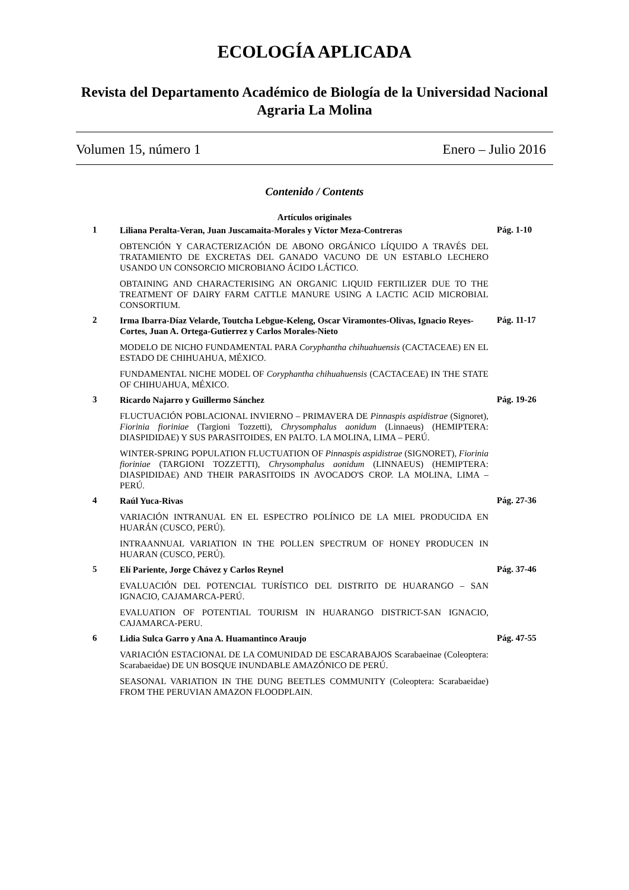ECOLOGÍA APLICADA
Revista del Departamento Académico de Biología de la Universidad Nacional
Agraria La Molina
Volumen 15, número 1 Enero – Julio 2016
Contenido / Contents
Artículos originales
1
Liliana Peralta-Veran, Juan Juscamaita-Morales y Víctor Meza-Contreras
OBTENCIÓN Y CARACTERIZACIÓN DE ABONO ORGÁNICO LÍQUIDO A TRAVÉS DEL TRATAMIENTO DE EXCRETAS DEL GANADO VACUNO DE UN ESTABLO LECHERO USANDO UN CONSORCIO MICROBIANO ÁCIDO LÁCTICO.
OBTAINING AND CHARACTERISING AN ORGANIC LIQUID FERTILIZER DUE TO THE TREATMENT OF DAIRY FARM CATTLE MANURE USING A LACTIC ACID MICROBIAL CONSORTIUM.
Pág. 1-10
2
Irma Ibarra-Díaz Velarde, Toutcha Lebgue-Keleng, Oscar Viramontes-Olivas, Ignacio Reyes-Cortes, Juan A. Ortega-Gutierrez y Carlos Morales-Nieto
MODELO DE NICHO FUNDAMENTAL PARA Coryphantha chihuahuensis (CACTACEAE) EN EL ESTADO DE CHIHUAHUA, MÉXICO.
FUNDAMENTAL NICHE MODEL OF Coryphantha chihuahuensis (CACTACEAE) IN THE STATE OF CHIHUAHUA, MÉXICO.
Pág. 11-17
3
Ricardo Najarro y Guillermo Sánchez
FLUCTUACIÓN POBLACIONAL INVIERNO – PRIMAVERA DE Pinnaspis aspidistrae (Signoret), Fiorinia fioriniae (Targioni Tozzetti), Chrysomphalus aonidum (Linnaeus) (HEMIPTERA: DIASPIDIDAE) Y SUS PARASITOIDES, EN PALTO. LA MOLINA, LIMA – PERÚ.
WINTER-SPRING POPULATION FLUCTUATION OF Pinnaspis aspidistrae (SIGNORET), Fiorinia fioriniae (TARGIONI TOZZETTI), Chrysomphalus aonidum (LINNAEUS) (HEMIPTERA: DIASPIDIDAE) AND THEIR PARASITOIDS IN AVOCADO'S CROP. LA MOLINA, LIMA – PERÚ.
Pág. 19-26
4
Raúl Yuca-Rivas
VARIACIÓN INTRANUAL EN EL ESPECTRO POLÍNICO DE LA MIEL PRODUCIDA EN HUARÁN (CUSCO, PERÚ).
INTRAANNUAL VARIATION IN THE POLLEN SPECTRUM OF HONEY PRODUCEN IN HUARAN (CUSCO, PERÚ).
Pág. 27-36
5
Elí Pariente, Jorge Chávez y Carlos Reynel
EVALUACIÓN DEL POTENCIAL TURÍSTICO DEL DISTRITO DE HUARANGO – SAN IGNACIO, CAJAMARCA-PERÚ.
EVALUATION OF POTENTIAL TOURISM IN HUARANGO DISTRICT-SAN IGNACIO, CAJAMARCA-PERU.
Pág. 37-46
6
Lidia Sulca Garro y Ana A. Huamantinco Araujo
VARIACIÓN ESTACIONAL DE LA COMUNIDAD DE ESCARABAJOS Scarabaeinae (Coleoptera: Scarabaeidae) DE UN BOSQUE INUNDABLE AMAZÓNICO DE PERÚ.
SEASONAL VARIATION IN THE DUNG BEETLES COMMUNITY (Coleoptera: Scarabaeidae) FROM THE PERUVIAN AMAZON FLOODPLAIN.
Pág. 47-55